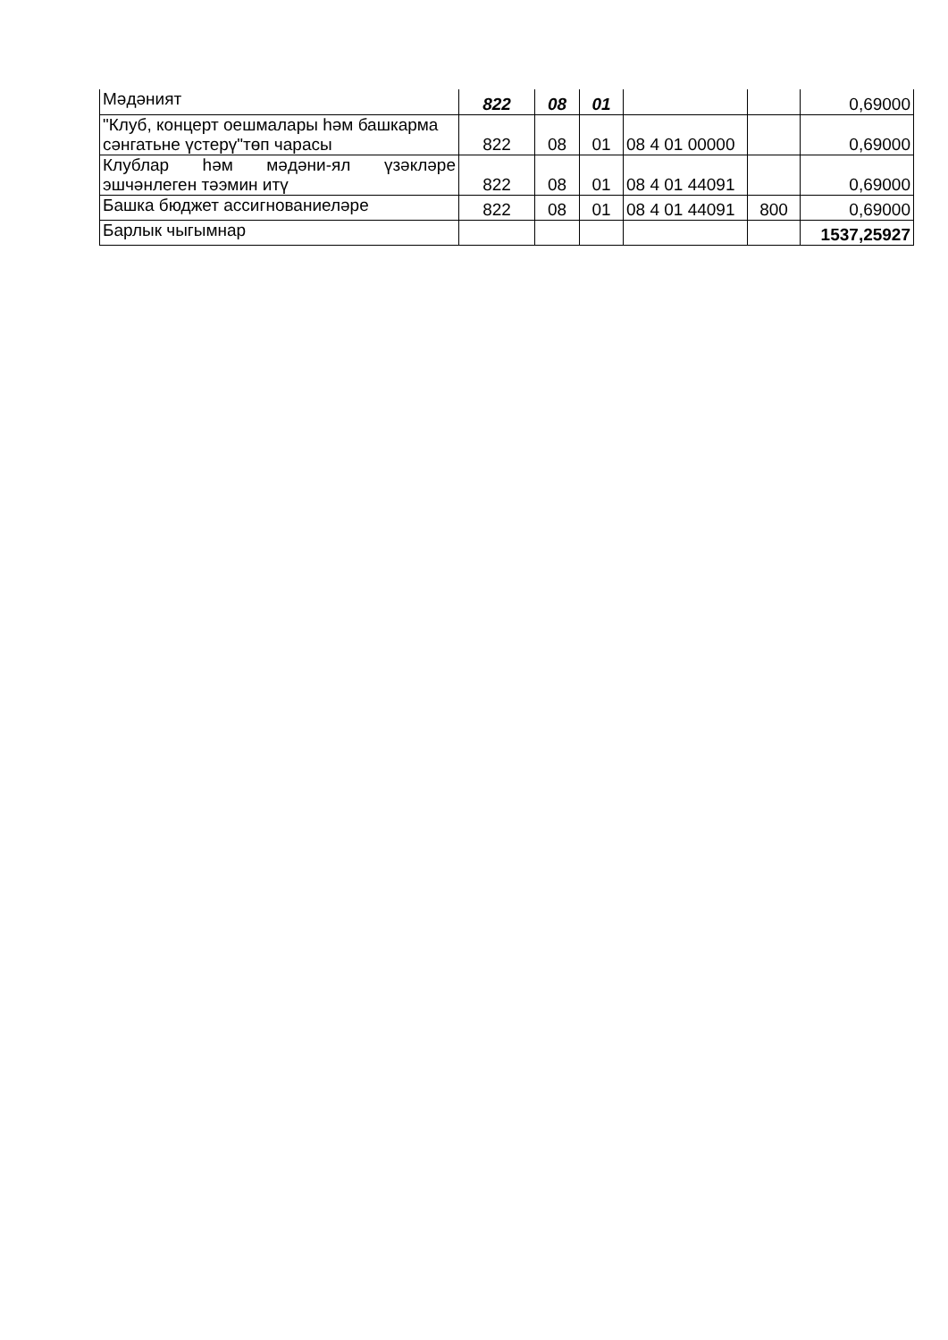| Мәдәният | 822 | 08 | 01 | | | 0,69000 |
| "Клуб, концерт оешмалары һәм башкарма сәнгатьне үстерү"төп чарасы | 822 | 08 | 01 | 08 4 01 00000 | | 0,69000 |
| Клублар һәм мәдәни-ял үзәкләре эшчәнлеген тәэмин итү | 822 | 08 | 01 | 08 4 01 44091 | | 0,69000 |
| Башка бюджет ассигнованиеләре | 822 | 08 | 01 | 08 4 01 44091 | 800 | 0,69000 |
| Барлык чыгымнар | | | | | | 1537,25927 |